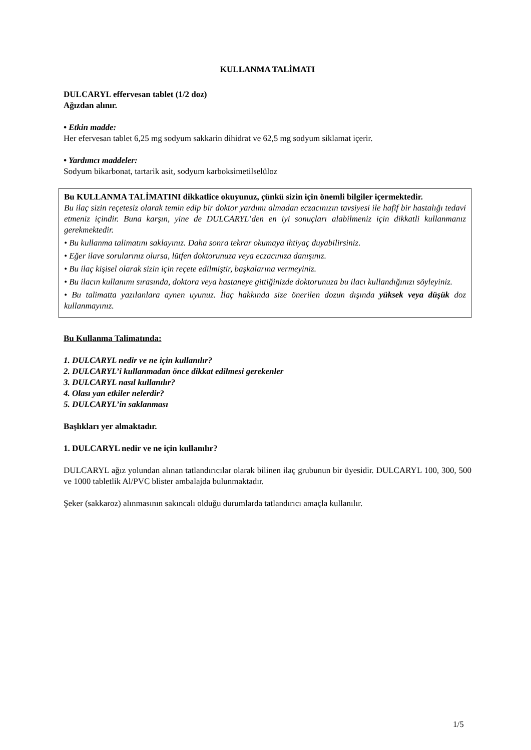KULLANMA TALİMATI
DULCARYL effervesan tablet (1/2 doz)
Ağızdan alınır.
• Etkin madde:
Her efervesan tablet 6,25 mg sodyum sakkarin dihidrat ve 62,5 mg sodyum siklamat içerir.
• Yardımcı maddeler:
Sodyum bikarbonat, tartarik asit, sodyum karboksimetilselüloz
Bu KULLANMA TALİMATINI dikkatlice okuyunuz, çünkü sizin için önemli bilgiler içermektedir.
Bu ilaç sizin reçetesiz olarak temin edip bir doktor yardımı almadan eczacınızın tavsiyesi ile hafif bir hastalığı tedavi etmeniz içindir. Buna karşın, yine de DULCARYL’den en iyi sonuçları alabilmeniz için dikkatli kullanmanız gerekmektedir.
• Bu kullanma talimatını saklayınız. Daha sonra tekrar okumaya ihtiyaç duyabilirsiniz.
• Eğer ilave sorularınız olursa, lütfen doktorunuza veya eczacınıza danışınız.
• Bu ilaç kişisel olarak sizin için reçete edilmiştir, başkalarına vermeyiniz.
• Bu ilacın kullanımı sırasında, doktora veya hastaneye gittiğinizde doktorunuza bu ilacı kullandığınızı söyleyiniz.
• Bu talimatta yazılanlara aynen uyunuz. İlaç hakkında size önerilen dozun dışında yüksek veya düşük doz kullanmayınız.
Bu Kullanma Talimatında:
1. DULCARYL nedir ve ne için kullanılır?
2. DULCARYL’i kullanmadan önce dikkat edilmesi gerekenler
3. DULCARYL nasıl kullanılır?
4. Olası yan etkiler nelerdir?
5. DULCARYL’in saklanması
Başlıkları yer almaktadır.
1. DULCARYL nedir ve ne için kullanılır?
DULCARYL ağız yolundan alınan tatlandırıcılar olarak bilinen ilaç grubunun bir üyesidir. DULCARYL 100, 300, 500 ve 1000 tabletlik Al/PVC blister ambalajda bulunmaktadır.
Şeker (sakkaroz) alınmasının sakıncalı olduğu durumlarda tatlandırıcı amaçla kullanılır.
1/5